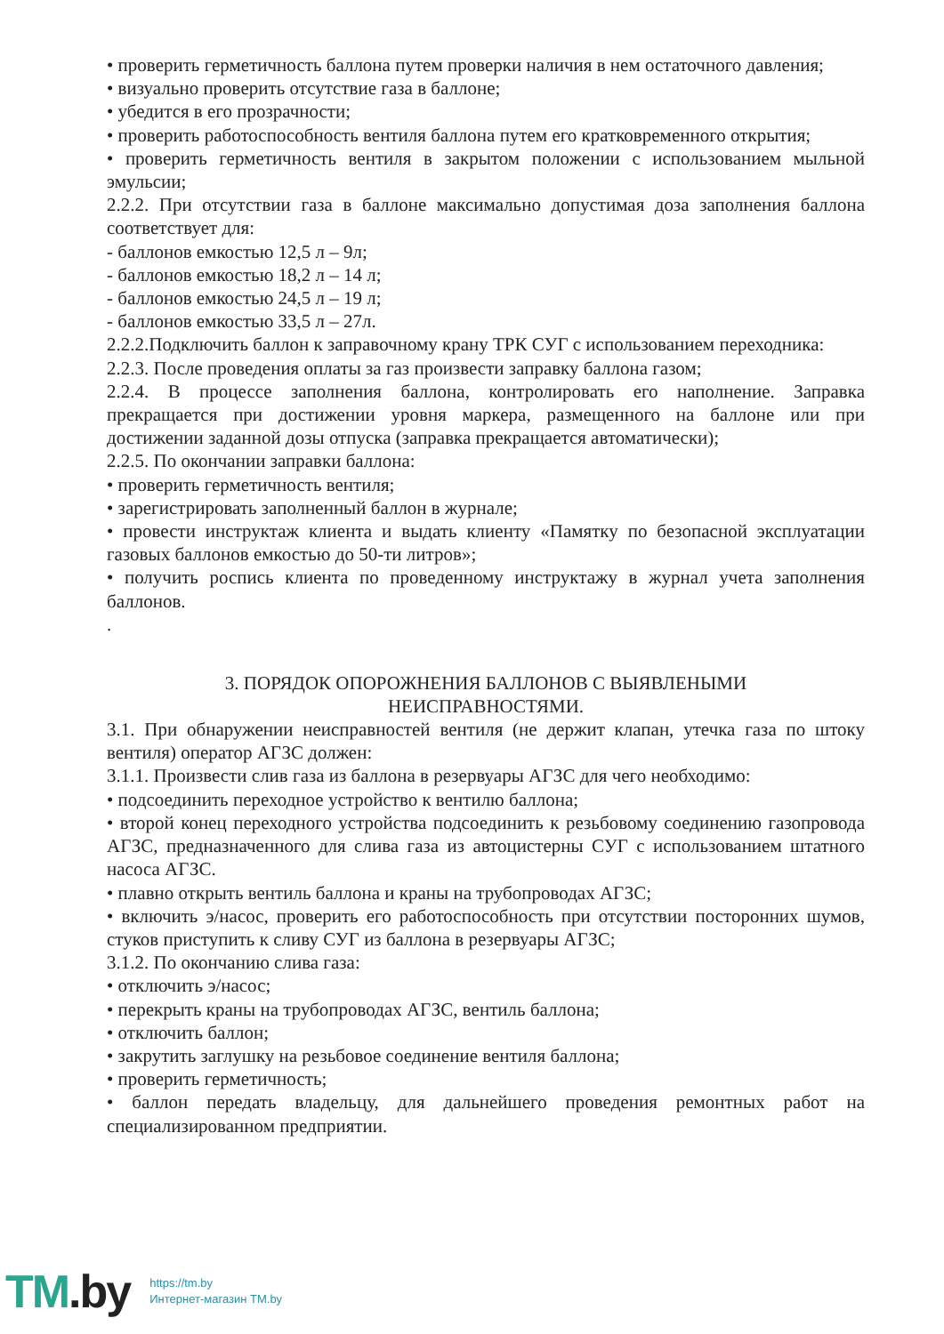• проверить герметичность баллона путем проверки наличия в нем остаточного давления;
• визуально проверить отсутствие газа в баллоне;
• убедится в его прозрачности;
• проверить работоспособность вентиля баллона путем его кратковременного открытия;
• проверить герметичность вентиля в закрытом положении с использованием мыльной эмульсии;
2.2.2. При отсутствии газа в баллоне максимально допустимая доза заполнения баллона соответствует для:
- баллонов емкостью 12,5 л – 9л;
- баллонов емкостью 18,2 л – 14 л;
- баллонов емкостью 24,5 л – 19 л;
- баллонов емкостью 33,5 л – 27л.
2.2.2.Подключить баллон к заправочному крану ТРК СУГ с использованием переходника:
2.2.3. После проведения оплаты за газ произвести заправку баллона газом;
2.2.4. В процессе заполнения баллона, контролировать его наполнение. Заправка прекращается при достижении уровня маркера, размещенного на баллоне или при достижении заданной дозы отпуска (заправка прекращается автоматически);
2.2.5. По окончании заправки баллона:
• проверить герметичность вентиля;
• зарегистрировать заполненный баллон в журнале;
• провести инструктаж клиента и выдать клиенту «Памятку по безопасной эксплуатации газовых баллонов емкостью до 50-ти литров»;
• получить роспись клиента по проведенному инструктажу в журнал учета заполнения баллонов.
.
3. ПОРЯДОК ОПОРОЖНЕНИЯ БАЛЛОНОВ С ВЫЯВЛЕНЫМИ
НЕИСПРАВНОСТЯМИ.
3.1. При обнаружении неисправностей вентиля (не держит клапан, утечка газа по штоку вентиля) оператор АГЗС должен:
3.1.1. Произвести слив газа из баллона в резервуары АГЗС для чего необходимо:
• подсоединить переходное устройство к вентилю баллона;
• второй конец переходного устройства подсоединить к резьбовому соединению газопровода АГЗС, предназначенного для слива газа из автоцистерны СУГ с использованием штатного насоса АГЗС.
• плавно открыть вентиль баллона и краны на трубопроводах АГЗС;
• включить э/насос, проверить его работоспособность при отсутствии посторонних шумов, стуков приступить к сливу СУГ из баллона в резервуары АГЗС;
3.1.2. По окончанию слива газа:
• отключить э/насос;
• перекрыть краны на трубопроводах АГЗС, вентиль баллона;
• отключить баллон;
• закрутить заглушку на резьбовое соединение вентиля баллона;
• проверить герметичность;
• баллон передать владельцу, для дальнейшего проведения ремонтных работ на специализированном предприятии.
TM.by
https://tm.by
Интернет-магазин TM.by